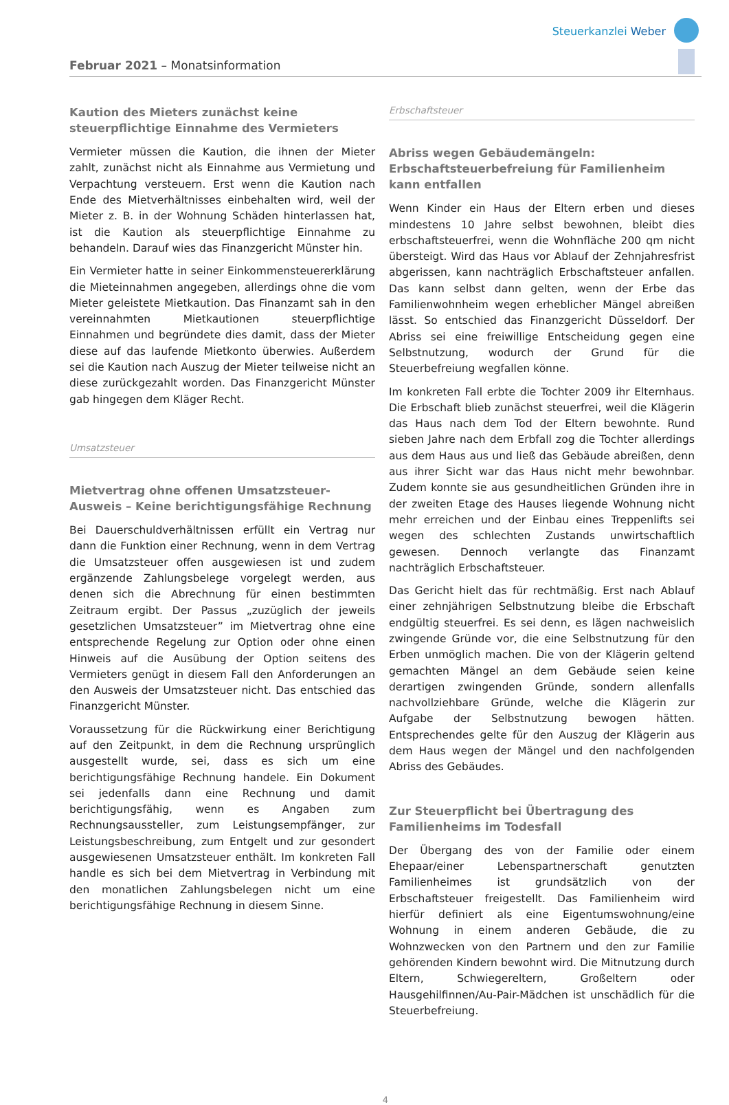Steuerkanzlei Weber
Februar 2021 – Monatsinformation
Kaution des Mieters zunächst keine steuerpflichtige Einnahme des Vermieters
Vermieter müssen die Kaution, die ihnen der Mieter zahlt, zunächst nicht als Einnahme aus Vermietung und Verpachtung versteuern. Erst wenn die Kaution nach Ende des Mietverhältnisses einbehalten wird, weil der Mieter z. B. in der Wohnung Schäden hinterlassen hat, ist die Kaution als steuerpflichtige Einnahme zu behandeln. Darauf wies das Finanzgericht Münster hin.
Ein Vermieter hatte in seiner Einkommensteuererklärung die Mieteinnahmen angegeben, allerdings ohne die vom Mieter geleistete Mietkaution. Das Finanzamt sah in den vereinnahmten Mietkautionen steuerpflichtige Einnahmen und begründete dies damit, dass der Mieter diese auf das laufende Mietkonto überwies. Außerdem sei die Kaution nach Auszug der Mieter teilweise nicht an diese zurückgezahlt worden. Das Finanzgericht Münster gab hingegen dem Kläger Recht.
Umsatzsteuer
Mietvertrag ohne offenen Umsatzsteuer-Ausweis – Keine berichtigungsfähige Rechnung
Bei Dauerschuldverhältnissen erfüllt ein Vertrag nur dann die Funktion einer Rechnung, wenn in dem Vertrag die Umsatzsteuer offen ausgewiesen ist und zudem ergänzende Zahlungsbelege vorgelegt werden, aus denen sich die Abrechnung für einen bestimmten Zeitraum ergibt. Der Passus „zuzüglich der jeweils gesetzlichen Umsatzsteuer” im Mietvertrag ohne eine entsprechende Regelung zur Option oder ohne einen Hinweis auf die Ausübung der Option seitens des Vermieters genügt in diesem Fall den Anforderungen an den Ausweis der Umsatzsteuer nicht. Das entschied das Finanzgericht Münster.
Voraussetzung für die Rückwirkung einer Berichtigung auf den Zeitpunkt, in dem die Rechnung ursprünglich ausgestellt wurde, sei, dass es sich um eine berichtigungsfähige Rechnung handele. Ein Dokument sei jedenfalls dann eine Rechnung und damit berichtigungsfähig, wenn es Angaben zum Rechnungsaussteller, zum Leistungsempfänger, zur Leistungsbeschreibung, zum Entgelt und zur gesondert ausgewiesenen Umsatzsteuer enthält. Im konkreten Fall handle es sich bei dem Mietvertrag in Verbindung mit den monatlichen Zahlungsbelegen nicht um eine berichtigungsfähige Rechnung in diesem Sinne.
Erbschaftsteuer
Abriss wegen Gebäudemängeln: Erbschaftsteuerbefreiung für Familienheim kann entfallen
Wenn Kinder ein Haus der Eltern erben und dieses mindestens 10 Jahre selbst bewohnen, bleibt dies erbschaftsteuerfrei, wenn die Wohnfläche 200 qm nicht übersteigt. Wird das Haus vor Ablauf der Zehnjahresfrist abgerissen, kann nachträglich Erbschaftsteuer anfallen. Das kann selbst dann gelten, wenn der Erbe das Familienwohnheim wegen erheblicher Mängel abreißen lässt. So entschied das Finanzgericht Düsseldorf. Der Abriss sei eine freiwillige Entscheidung gegen eine Selbstnutzung, wodurch der Grund für die Steuerbefreiung wegfallen könne.
Im konkreten Fall erbte die Tochter 2009 ihr Elternhaus. Die Erbschaft blieb zunächst steuerfrei, weil die Klägerin das Haus nach dem Tod der Eltern bewohnte. Rund sieben Jahre nach dem Erbfall zog die Tochter allerdings aus dem Haus aus und ließ das Gebäude abreißen, denn aus ihrer Sicht war das Haus nicht mehr bewohnbar. Zudem konnte sie aus gesundheitlichen Gründen ihre in der zweiten Etage des Hauses liegende Wohnung nicht mehr erreichen und der Einbau eines Treppenlifts sei wegen des schlechten Zustands unwirtschaftlich gewesen. Dennoch verlangte das Finanzamt nachträglich Erbschaftsteuer.
Das Gericht hielt das für rechtmäßig. Erst nach Ablauf einer zehnjährigen Selbstnutzung bleibe die Erbschaft endgültig steuerfrei. Es sei denn, es lägen nachweislich zwingende Gründe vor, die eine Selbstnutzung für den Erben unmöglich machen. Die von der Klägerin geltend gemachten Mängel an dem Gebäude seien keine derartigen zwingenden Gründe, sondern allenfalls nachvollziehbare Gründe, welche die Klägerin zur Aufgabe der Selbstnutzung bewogen hätten. Entsprechendes gelte für den Auszug der Klägerin aus dem Haus wegen der Mängel und den nachfolgenden Abriss des Gebäudes.
Zur Steuerpflicht bei Übertragung des Familienheims im Todesfall
Der Übergang des von der Familie oder einem Ehepaar/einer Lebenspartnerschaft genutzten Familienheimes ist grundsätzlich von der Erbschaftsteuer freigestellt. Das Familienheim wird hierfür definiert als eine Eigentumswohnung/eine Wohnung in einem anderen Gebäude, die zu Wohnzwecken von den Partnern und den zur Familie gehörenden Kindern bewohnt wird. Die Mitnutzung durch Eltern, Schwiegereltern, Großeltern oder Hausgehilfinnen/Au-Pair-Mädchen ist unschädlich für die Steuerbefreiung.
4